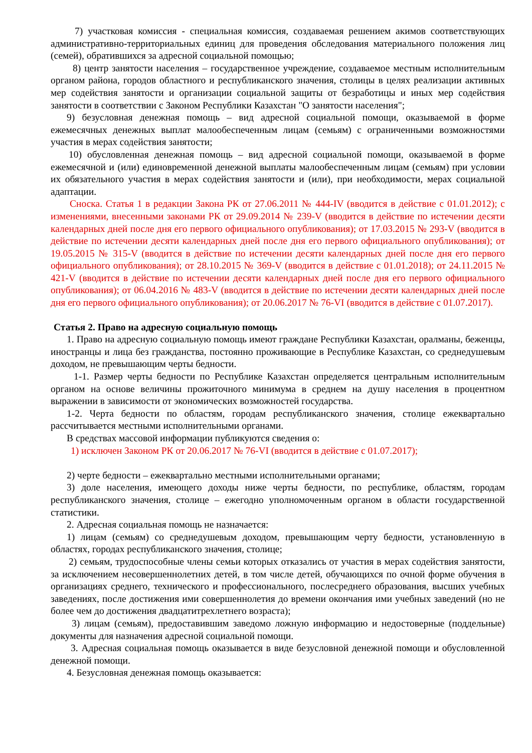7) участковая комиссия - специальная комиссия, создаваемая решением акимов соответствующих административно-территориальных единиц для проведения обследования материального положения лиц (семей), обратившихся за адресной социальной помощью;
8) центр занятости населения – государственное учреждение, создаваемое местным исполнительным органом района, городов областного и республиканского значения, столицы в целях реализации активных мер содействия занятости и организации социальной защиты от безработицы и иных мер содействия занятости в соответствии с Законом Республики Казахстан "О занятости населения";
9) безусловная денежная помощь – вид адресной социальной помощи, оказываемой в форме ежемесячных денежных выплат малообеспеченным лицам (семьям) с ограниченными возможностями участия в мерах содействия занятости;
10) обусловленная денежная помощь – вид адресной социальной помощи, оказываемой в форме ежемесячной и (или) единовременной денежной выплаты малообеспеченным лицам (семьям) при условии их обязательного участия в мерах содействия занятости и (или), при необходимости, мерах социальной адаптации.
Сноска. Статья 1 в редакции Закона РК от 27.06.2011 № 444-IV (вводится в действие с 01.01.2012); с изменениями, внесенными законами РК от 29.09.2014 № 239-V (вводится в действие по истечении десяти календарных дней после дня его первого официального опубликования); от 17.03.2015 № 293-V (вводится в действие по истечении десяти календарных дней после дня его первого официального опубликования); от 19.05.2015 № 315-V (вводится в действие по истечении десяти календарных дней после дня его первого официального опубликования); от 28.10.2015 № 369-V (вводится в действие с 01.01.2018); от 24.11.2015 № 421-V (вводится в действие по истечении десяти календарных дней после дня его первого официального опубликования); от 06.04.2016 № 483-V (вводится в действие по истечении десяти календарных дней после дня его первого официального опубликования); от 20.06.2017 № 76-VI (вводится в действие с 01.07.2017).
Статья 2. Право на адресную социальную помощь
1. Право на адресную социальную помощь имеют граждане Республики Казахстан, оралманы, беженцы, иностранцы и лица без гражданства, постоянно проживающие в Республике Казахстан, со среднедушевым доходом, не превышающим черты бедности.
1-1. Размер черты бедности по Республике Казахстан определяется центральным исполнительным органом на основе величины прожиточного минимума в среднем на душу населения в процентном выражении в зависимости от экономических возможностей государства.
1-2. Черта бедности по областям, городам республиканского значения, столице ежеквартально рассчитывается местными исполнительными органами.
В средствах массовой информации публикуются сведения о:
1) исключен Законом РК от 20.06.2017 № 76-VI (вводится в действие с 01.07.2017);
2) черте бедности – ежеквартально местными исполнительными органами;
3) доле населения, имеющего доходы ниже черты бедности, по республике, областям, городам республиканского значения, столице – ежегодно уполномоченным органом в области государственной статистики.
2. Адресная социальная помощь не назначается:
1) лицам (семьям) со среднедушевым доходом, превышающим черту бедности, установленную в областях, городах республиканского значения, столице;
2) семьям, трудоспособные члены семьи которых отказались от участия в мерах содействия занятости, за исключением несовершеннолетних детей, в том числе детей, обучающихся по очной форме обучения в организациях среднего, технического и профессионального, послесреднего образования, высших учебных заведениях, после достижения ими совершеннолетия до времени окончания ими учебных заведений (но не более чем до достижения двадцатитрехлетнего возраста);
3) лицам (семьям), предоставившим заведомо ложную информацию и недостоверные (поддельные) документы для назначения адресной социальной помощи.
3. Адресная социальная помощь оказывается в виде безусловной денежной помощи и обусловленной денежной помощи.
4. Безусловная денежная помощь оказывается: